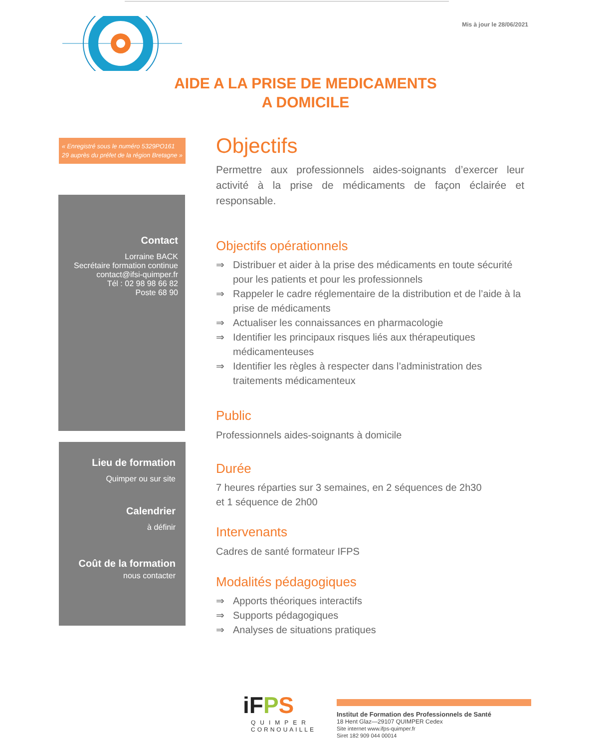Mis à jour le 28/06/2021
AIDE A LA PRISE DE MEDICAMENTS
A DOMICILE
« Enregistré sous le numéro 5329PO161 29 auprès du préfet de la région Bretagne »
Contact
Lorraine BACK
Secrétaire formation continue
contact@ifsi-quimper.fr
Tél : 02 98 98 66 82
Poste 68 90
Lieu de formation
Quimper ou sur site
Calendrier
à définir
Coût de la formation
nous contacter
Objectifs
Permettre aux professionnels aides-soignants d’exercer leur activité à la prise de médicaments de façon éclairée et responsable.
Objectifs opérationnels
⇒ Distribuer et aider à la prise des médicaments en toute sécurité pour les patients et pour les professionnels
⇒ Rappeler le cadre réglementaire de la distribution et de l’aide à la prise de médicaments
⇒ Actualiser les connaissances en pharmacologie
⇒ Identifier les principaux risques liés aux thérapeutiques médicamenteuses
⇒ Identifier les règles à respecter dans l’administration des traitements médicamenteux
Public
Professionnels aides-soignants à domicile
Durée
7 heures réparties sur 3 semaines, en 2 séquences de 2h30
et 1 séquence de 2h00
Intervenants
Cadres de santé formateur IFPS
Modalités pédagogiques
⇒ Apports théoriques interactifs
⇒ Supports pédagogiques
⇒ Analyses de situations pratiques
iFPS
QUIMPER
CORNOUAILLE
Institut de Formation des Professionnels de Santé
18 Hent Glaz—29107 QUIMPER Cedex
Site internet www.ifps-quimper.fr
Siret 182 909 044 00014